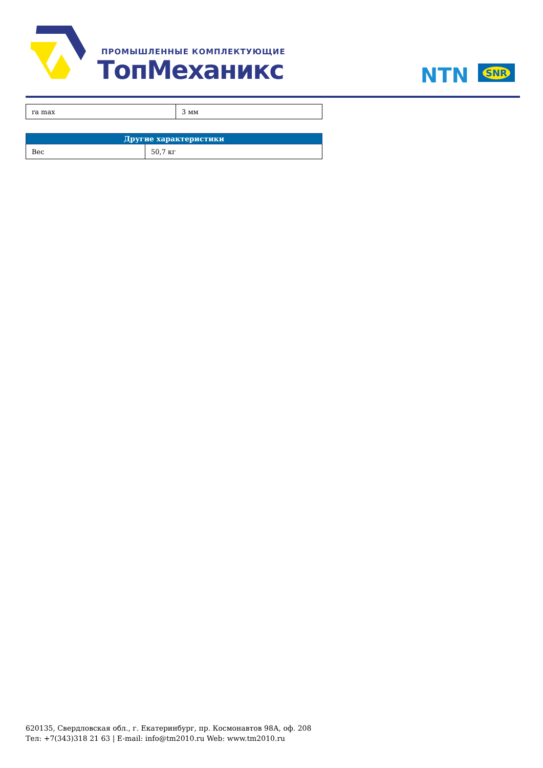ПРОМЫШЛЕННЫЕ КОМПЛЕКТУЮЩИЕ
ТопМеханикс NTN SNR
| ra max | 3 мм |
| Другие характеристики | |
| --- | --- |
| Вес | 50,7 кг |
620135, Свердловская обл., г. Екатеринбург, пр. Космонавтов 98А, оф. 208
Тел: +7(343)318 21 63 | E-mail: info@tm2010.ru Web: www.tm2010.ru